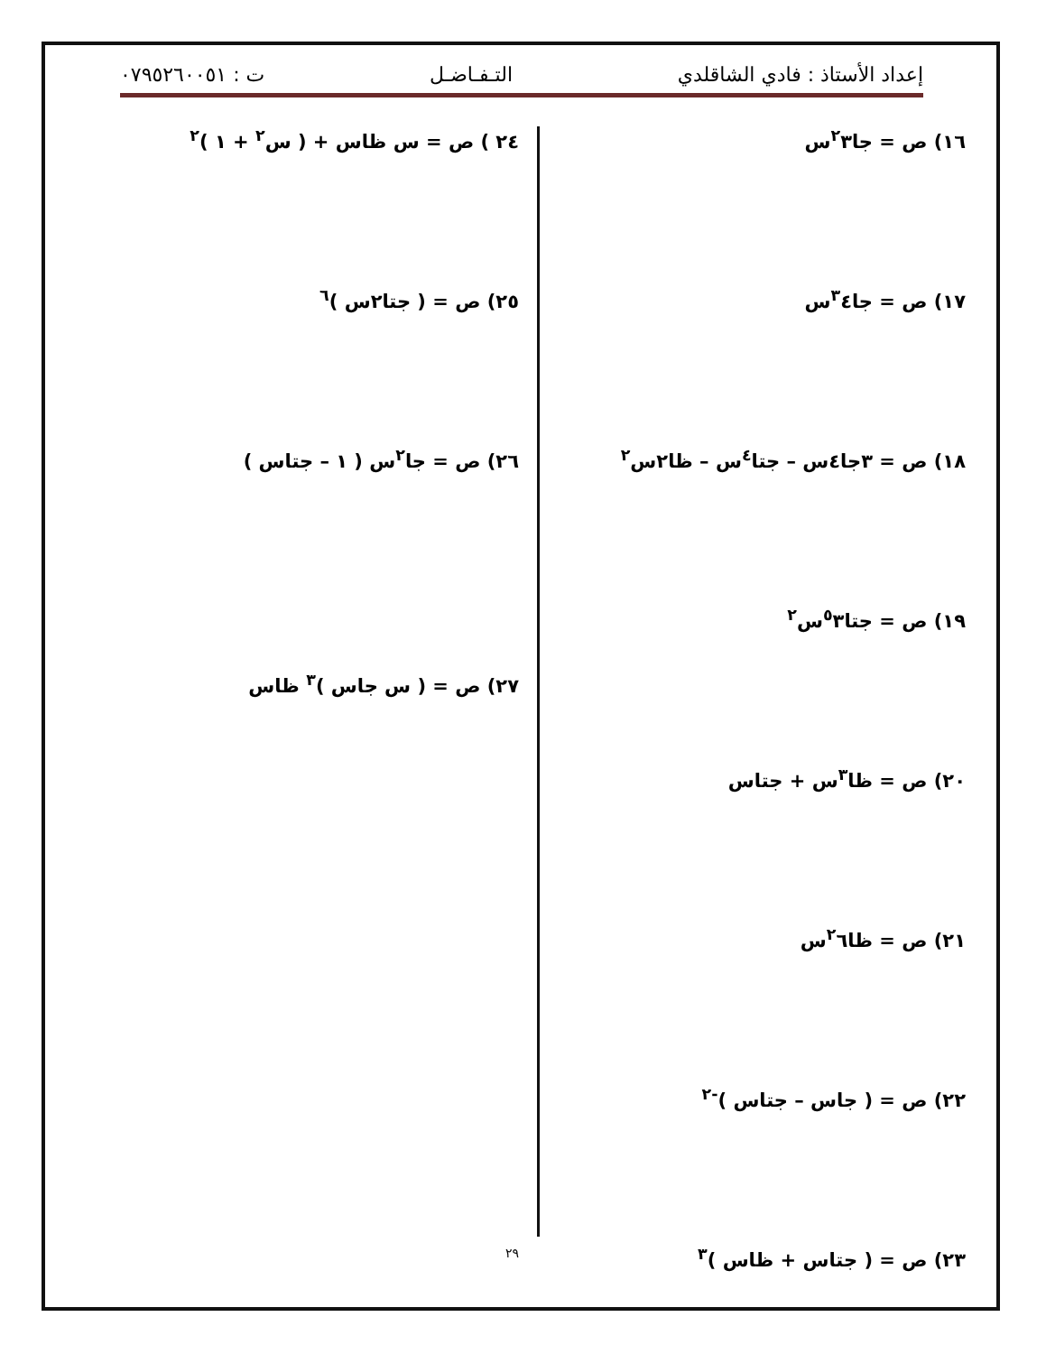إعداد الأستاذ : فادي الشاقلدي التـفـاضـل ت : ٠٧٩٥٢٦٠٠٥١
١٦) ص = جا<sup>٢</sup>٣س
١٧) ص = جا<sup>٣</sup>٤س
١٨) ص = ٣جا٤س – جتا<sup>٤</sup>س – ظا٢س<sup>٢</sup>
١٩) ص = جتا<sup>٥</sup>٣س<sup>٢</sup>
٢٠) ص = ظا<sup>٣</sup>س + جتاس
٢١) ص = ظا<sup>٢</sup>٦س
٢٢) ص = ( جاس – جتاس )<sup>-٢</sup>
٢٣) ص = ( جتاس + ظاس )<sup>٣</sup>
٢٤ ) ص = س ظاس + ( س<sup>٢</sup> + ١ )<sup>٢</sup>
٢٥) ص = ( جتا٢س )<sup>٦</sup>
٢٦) ص = جا<sup>٢</sup>س ( ١ – جتاس )
٢٧) ص = ( س جاس )<sup>٣</sup> ظاس
٢٩